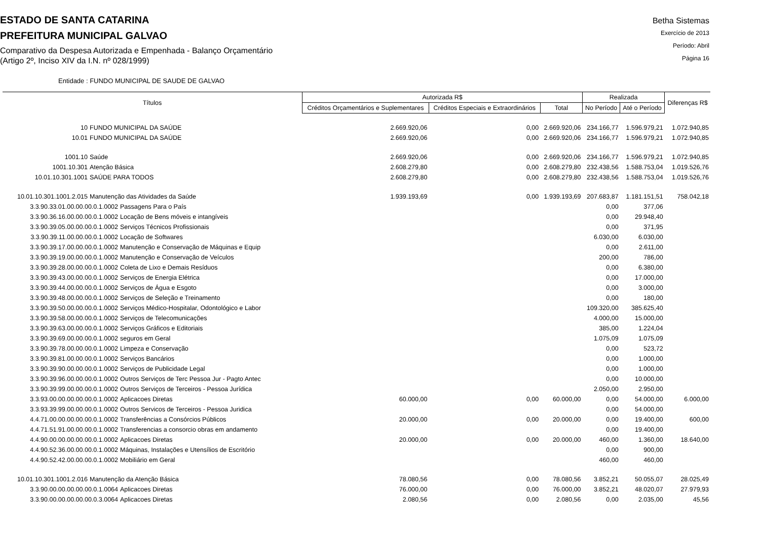ESTADO DE SANTA CATARINA
PREFEITURA MUNICIPAL GALVAO
Comparativo da Despesa Autorizada e Empenhada - Balanço Orçamentário
(Artigo 2º, Inciso XIV da I.N. nº 028/1999)
Betha Sistemas
Exercício de 2013
Período: Abril
Página 16
Entidade : FUNDO MUNICIPAL DE SAUDE DE GALVAO
| Títulos | Autorizada R$ | | | Realizada | | Diferenças R$ |
| --- | --- | --- | --- | --- | --- | --- |
| | Créditos Orçamentários e Suplementares | Créditos Especiais e Extraordinários | Total | No Período | Até o Período | |
| 10 FUNDO MUNICIPAL DA SAÚDE | 2.669.920,06 | 0,00 | 2.669.920,06 | 234.166,77 | 1.596.979,21 | 1.072.940,85 |
| 10.01 FUNDO MUNICIPAL DA SAÚDE | 2.669.920,06 | 0,00 | 2.669.920,06 | 234.166,77 | 1.596.979,21 | 1.072.940,85 |
| 1001.10 Saúde | 2.669.920,06 | 0,00 | 2.669.920,06 | 234.166,77 | 1.596.979,21 | 1.072.940,85 |
| 1001.10.301 Atenção Básica | 2.608.279,80 | 0,00 | 2.608.279,80 | 232.438,56 | 1.588.753,04 | 1.019.526,76 |
| 10.01.10.301.1001 SAÚDE PARA TODOS | 2.608.279,80 | 0,00 | 2.608.279,80 | 232.438,56 | 1.588.753,04 | 1.019.526,76 |
| 10.01.10.301.1001.2.015 Manutenção das Atividades da Saúde | 1.939.193,69 | 0,00 | 1.939.193,69 | 207.683,87 | 1.181.151,51 | 758.042,18 |
| 3.3.90.33.01.00.00.00.0.1.0002 Passagens Para o País | | | | 0,00 | 377,06 | |
| 3.3.90.36.16.00.00.00.0.1.0002 Locação de Bens móveis e intangíveis | | | | 0,00 | 29.948,40 | |
| 3.3.90.39.05.00.00.00.0.1.0002 Serviços Técnicos Profissionais | | | | 0,00 | 371,95 | |
| 3.3.90.39.11.00.00.00.0.1.0002 Locação de Softwares | | | | 6.030,00 | 6.030,00 | |
| 3.3.90.39.17.00.00.00.0.1.0002 Manutenção e Conservação de Máquinas e Equip | | | | 0,00 | 2.611,00 | |
| 3.3.90.39.19.00.00.00.0.1.0002 Manutenção e Conservação de Veículos | | | | 200,00 | 786,00 | |
| 3.3.90.39.28.00.00.00.0.1.0002 Coleta de Lixo e Demais Resíduos | | | | 0,00 | 6.380,00 | |
| 3.3.90.39.43.00.00.00.0.1.0002 Serviços de Energia Elétrica | | | | 0,00 | 17.000,00 | |
| 3.3.90.39.44.00.00.00.0.1.0002 Serviços de Água e Esgoto | | | | 0,00 | 3.000,00 | |
| 3.3.90.39.48.00.00.00.0.1.0002 Serviços de Seleção e Treinamento | | | | 0,00 | 180,00 | |
| 3.3.90.39.50.00.00.00.0.1.0002 Serviços Médico-Hospitalar, Odontológico e Labor | | | | 109.320,00 | 385.625,40 | |
| 3.3.90.39.58.00.00.00.0.1.0002 Serviços de Telecomunicações | | | | 4.000,00 | 15.000,00 | |
| 3.3.90.39.63.00.00.00.0.1.0002 Serviços Gráficos e Editoriais | | | | 385,00 | 1.224,04 | |
| 3.3.90.39.69.00.00.00.0.1.0002 seguros em Geral | | | | 1.075,09 | 1.075,09 | |
| 3.3.90.39.78.00.00.00.0.1.0002 Limpeza e Conservação | | | | 0,00 | 523,72 | |
| 3.3.90.39.81.00.00.00.0.1.0002 Serviços Bancários | | | | 0,00 | 1.000,00 | |
| 3.3.90.39.90.00.00.00.0.1.0002 Serviços de Publicidade Legal | | | | 0,00 | 1.000,00 | |
| 3.3.90.39.96.00.00.00.0.1.0002 Outros Serviços de Terc Pessoa Jur - Pagto Antec | | | | 0,00 | 10.000,00 | |
| 3.3.90.39.99.00.00.00.0.1.0002 Outros Serviços de Terceiros - Pessoa Jurídica | | | | 2.050,00 | 2.950,00 | |
| 3.3.93.00.00.00.00.00.0.1.0002 Aplicacoes Diretas | 60.000,00 | 0,00 | 60.000,00 | 0,00 | 54.000,00 | 6.000,00 |
| 3.3.93.39.99.00.00.00.0.1.0002 Outros Servicos de Terceiros - Pessoa Juridica | | | | 0,00 | 54.000,00 | |
| 4.4.71.00.00.00.00.00.0.1.0002 Transferências a Consórcios Públicos | 20.000,00 | 0,00 | 20.000,00 | 0,00 | 19.400,00 | 600,00 |
| 4.4.71.51.91.00.00.00.0.1.0002 Transferencias a consorcio obras em andamento | | | | 0,00 | 19.400,00 | |
| 4.4.90.00.00.00.00.00.0.1.0002 Aplicacoes Diretas | 20.000,00 | 0,00 | 20.000,00 | 460,00 | 1.360,00 | 18.640,00 |
| 4.4.90.52.36.00.00.00.0.1.0002 Máquinas, Instalações e Utensílios de Escritório | | | | 0,00 | 900,00 | |
| 4.4.90.52.42.00.00.00.0.1.0002 Mobiliário em Geral | | | | 460,00 | 460,00 | |
| 10.01.10.301.1001.2.016 Manutenção da Atenção Básica | 78.080,56 | 0,00 | 78.080,56 | 3.852,21 | 50.055,07 | 28.025,49 |
| 3.3.90.00.00.00.00.00.0.1.0064 Aplicacoes Diretas | 76.000,00 | 0,00 | 76.000,00 | 3.852,21 | 48.020,07 | 27.979,93 |
| 3.3.90.00.00.00.00.00.0.3.0064 Aplicacoes Diretas | 2.080,56 | 0,00 | 2.080,56 | 0,00 | 2.035,00 | 45,56 |